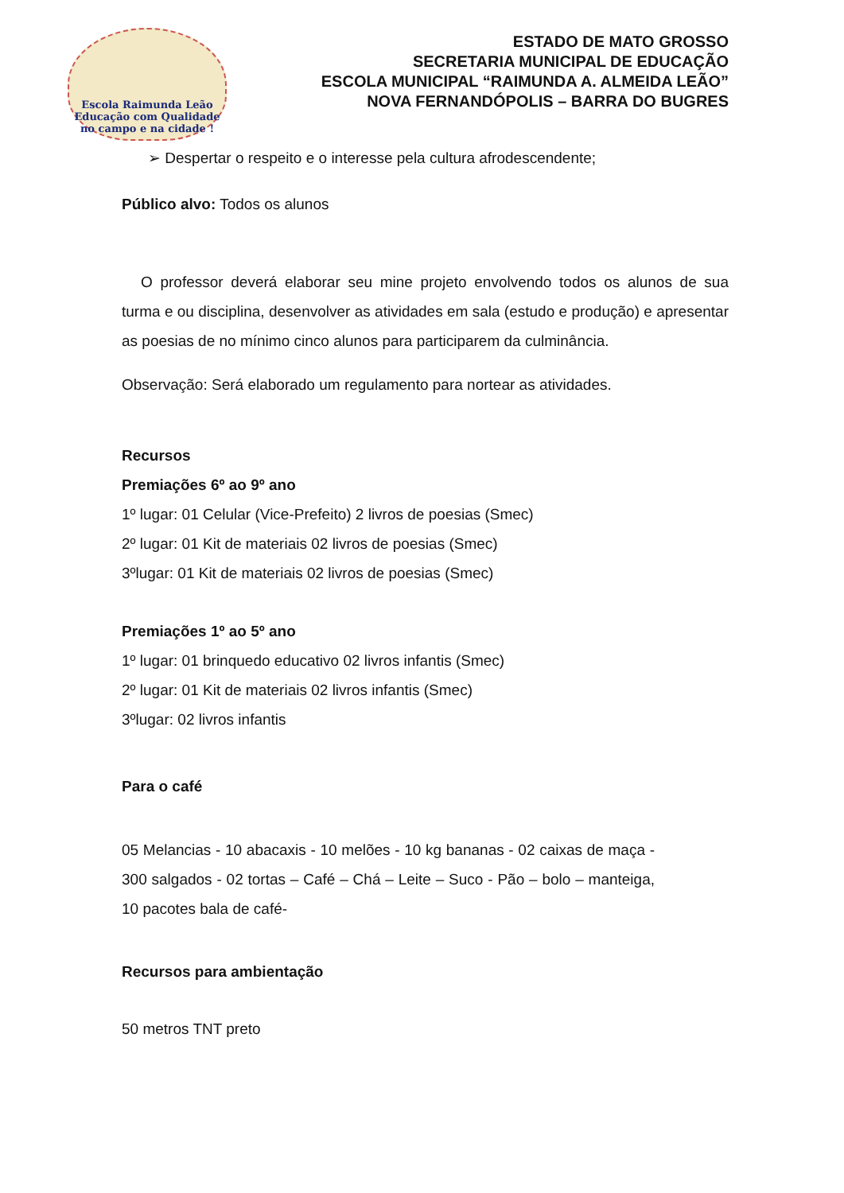Escola Raimunda Leão
Educação com Qualidade
no campo e na cidade !
ESTADO DE MATO GROSSO
SECRETARIA MUNICIPAL DE EDUCAÇÃO
ESCOLA MUNICIPAL “RAIMUNDA A. ALMEIDA LEÃO”
NOVA FERNANDÓPOLIS – BARRA DO BUGRES
➢ Despertar o respeito e o interesse pela cultura afrodescendente;
Público alvo: Todos os alunos
O professor deverá elaborar seu mine projeto envolvendo todos os alunos de sua turma e ou disciplina, desenvolver as atividades em sala (estudo e produção) e apresentar as poesias de no mínimo cinco alunos para participarem da culminância.
Observação: Será elaborado um regulamento para nortear as atividades.
Recursos
Premiações 6º ao 9º ano
1º lugar: 01 Celular (Vice-Prefeito) 2 livros de poesias (Smec)
2º lugar: 01 Kit de materiais 02 livros de poesias (Smec)
3ºlugar: 01 Kit de materiais 02 livros de poesias (Smec)
Premiações 1º ao 5º ano
1º lugar: 01 brinquedo educativo 02 livros infantis (Smec)
2º lugar: 01 Kit de materiais 02 livros infantis (Smec)
3ºlugar: 02 livros infantis
Para o café
05 Melancias - 10 abacaxis - 10 melões - 10 kg bananas - 02 caixas de maça - 300 salgados - 02 tortas – Café – Chá – Leite – Suco - Pão – bolo – manteiga, 10 pacotes bala de café-
Recursos para ambientação
50 metros TNT preto